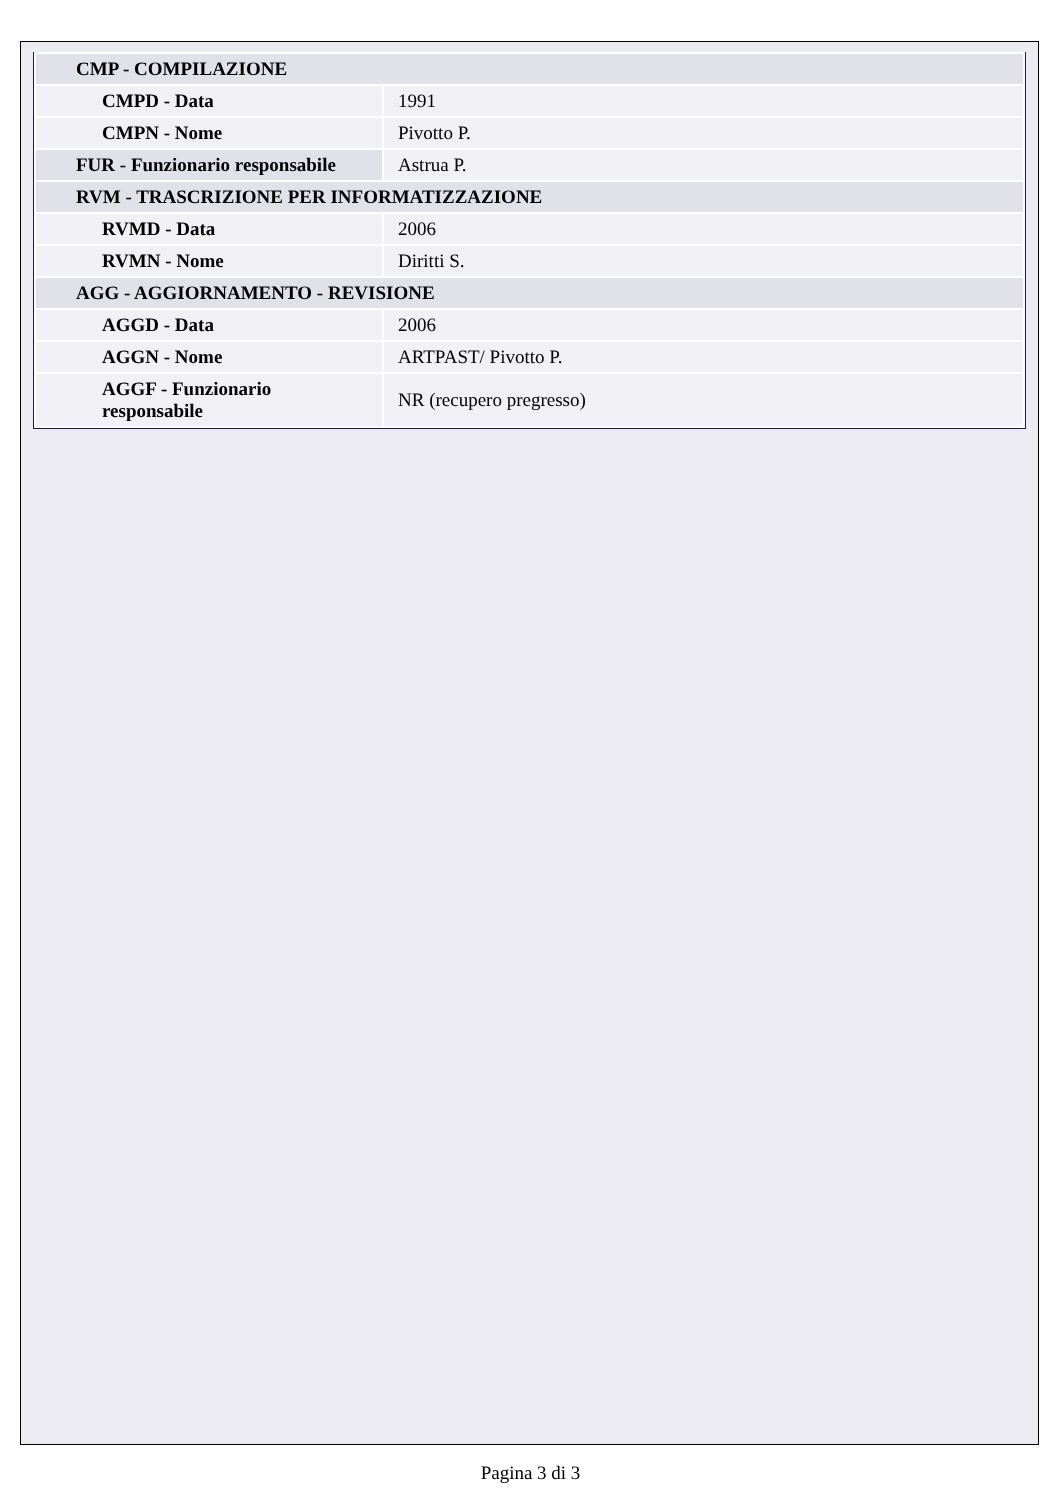| CMP - COMPILAZIONE | |
| CMPD - Data | 1991 |
| CMPN - Nome | Pivotto P. |
| FUR - Funzionario responsabile | Astrua P. |
| RVM - TRASCRIZIONE PER INFORMATIZZAZIONE | |
| RVMD - Data | 2006 |
| RVMN - Nome | Diritti S. |
| AGG - AGGIORNAMENTO - REVISIONE | |
| AGGD - Data | 2006 |
| AGGN - Nome | ARTPAST/ Pivotto P. |
| AGGF - Funzionario responsabile | NR (recupero pregresso) |
Pagina 3 di 3